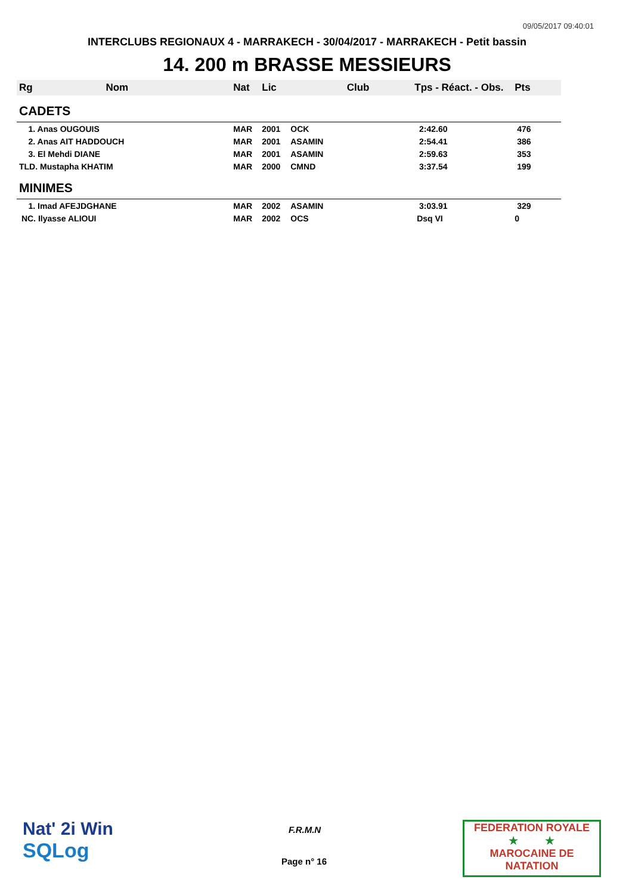09/05/2017 09:40:01
INTERCLUBS REGIONAUX 4 - MARRAKECH - 30/04/2017 - MARRAKECH - Petit bassin
14. 200 m BRASSE MESSIEURS
| Rg Nom | | Nat | Lic | Club | Tps - Réact. - Obs. | Pts |
| --- | --- | --- | --- | --- | --- | --- |
| CADETS | | | | | | |
| 1. Anas OUGOUIS | | MAR | 2001 | OCK | 2:42.60 | 476 |
| 2. Anas AIT HADDOUCH | | MAR | 2001 | ASAMIN | 2:54.41 | 386 |
| 3. El Mehdi DIANE | | MAR | 2001 | ASAMIN | 2:59.63 | 353 |
| TLD. Mustapha KHATIM | | MAR | 2000 | CMND | 3:37.54 | 199 |
| MINIMES | | | | | | |
| 1. Imad AFEJDGHANE | | MAR | 2002 | ASAMIN | 3:03.91 | 329 |
| NC. Ilyasse ALIOUI | | MAR | 2002 | OCS | Dsq VI | 0 |
Nat' 2i Win
SQLog
F.R.M.N
Page n° 16
FEDERATION ROYALE
★ ★
MAROCAINE DE NATATION